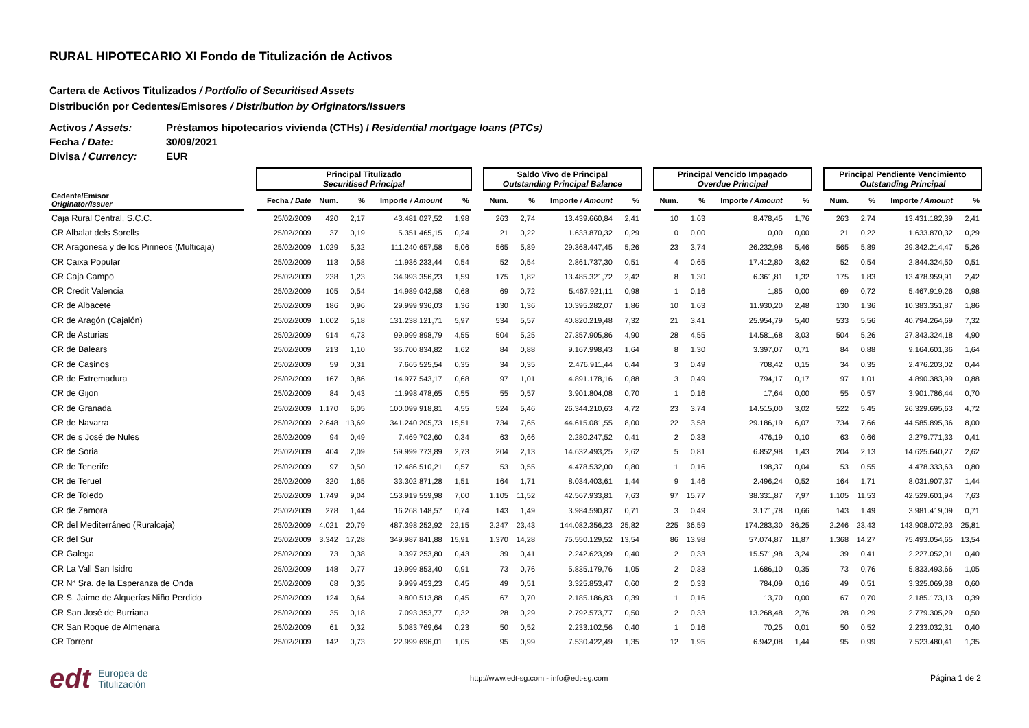RURAL HIPOTECARIO XI Fondo de Titulización de Activos
Cartera de Activos Titulizados / Portfolio of Securitised Assets
Distribución por Cedentes/Emisores / Distribution by Originators/Issuers
Activos / Assets: Préstamos hipotecarios vivienda (CTHs) / Residential mortgage loans (PTCs)
Fecha / Date: 30/09/2021
Divisa / Currency: EUR
| | | Principal Titulizado Securitised Principal | | | | | | Saldo Vivo de Principal Outstanding Principal Balance | | | | | Principal Vencido Impagado Overdue Principal | | | | | Principal Pendiente Vencimiento Outstanding Principal | | | |
| --- | --- | --- | --- | --- | --- | --- | --- | --- | --- | --- | --- | --- | --- | --- | --- | --- | --- | --- | --- | --- | --- |
| Cedente/Emisor Originator/Issuer | | Fecha / Date | Num. | % | Importe / Amount | % | | Num. | % | Importe / Amount | % | | Num. | % | Importe / Amount | % | | Num. | % | Importe / Amount | % |
| Caja Rural Central, S.C.C. | | 25/02/2009 | 420 | 2,17 | 43.481.027,52 | 1,98 | | 263 | 2,74 | 13.439.660,84 | 2,41 | | 10 | 1,63 | 8.478,45 | 1,76 | | 263 | 2,74 | 13.431.182,39 | 2,41 |
| CR Albalat dels Sorells | | 25/02/2009 | 37 | 0,19 | 5.351.465,15 | 0,24 | | 21 | 0,22 | 1.633.870,32 | 0,29 | | 0 | 0,00 | 0,00 | 0,00 | | 21 | 0,22 | 1.633.870,32 | 0,29 |
| CR Aragonesa y de los Pirineos (Multicaja) | | 25/02/2009 | 1.029 | 5,32 | 111.240.657,58 | 5,06 | | 565 | 5,89 | 29.368.447,45 | 5,26 | | 23 | 3,74 | 26.232,98 | 5,46 | | 565 | 5,89 | 29.342.214,47 | 5,26 |
| CR Caixa Popular | | 25/02/2009 | 113 | 0,58 | 11.936.233,44 | 0,54 | | 52 | 0,54 | 2.861.737,30 | 0,51 | | 4 | 0,65 | 17.412,80 | 3,62 | | 52 | 0,54 | 2.844.324,50 | 0,51 |
| CR Caja Campo | | 25/02/2009 | 238 | 1,23 | 34.993.356,23 | 1,59 | | 175 | 1,82 | 13.485.321,72 | 2,42 | | 8 | 1,30 | 6.361,81 | 1,32 | | 175 | 1,83 | 13.478.959,91 | 2,42 |
| CR Credit Valencia | | 25/02/2009 | 105 | 0,54 | 14.989.042,58 | 0,68 | | 69 | 0,72 | 5.467.921,11 | 0,98 | | 1 | 0,16 | 1,85 | 0,00 | | 69 | 0,72 | 5.467.919,26 | 0,98 |
| CR de Albacete | | 25/02/2009 | 186 | 0,96 | 29.999.936,03 | 1,36 | | 130 | 1,36 | 10.395.282,07 | 1,86 | | 10 | 1,63 | 11.930,20 | 2,48 | | 130 | 1,36 | 10.383.351,87 | 1,86 |
| CR de Aragón (Cajalón) | | 25/02/2009 | 1.002 | 5,18 | 131.238.121,71 | 5,97 | | 534 | 5,57 | 40.820.219,48 | 7,32 | | 21 | 3,41 | 25.954,79 | 5,40 | | 533 | 5,56 | 40.794.264,69 | 7,32 |
| CR de Asturias | | 25/02/2009 | 914 | 4,73 | 99.999.898,79 | 4,55 | | 504 | 5,25 | 27.357.905,86 | 4,90 | | 28 | 4,55 | 14.581,68 | 3,03 | | 504 | 5,26 | 27.343.324,18 | 4,90 |
| CR de Balears | | 25/02/2009 | 213 | 1,10 | 35.700.834,82 | 1,62 | | 84 | 0,88 | 9.167.998,43 | 1,64 | | 8 | 1,30 | 3.397,07 | 0,71 | | 84 | 0,88 | 9.164.601,36 | 1,64 |
| CR de Casinos | | 25/02/2009 | 59 | 0,31 | 7.665.525,54 | 0,35 | | 34 | 0,35 | 2.476.911,44 | 0,44 | | 3 | 0,49 | 708,42 | 0,15 | | 34 | 0,35 | 2.476.203,02 | 0,44 |
| CR de Extremadura | | 25/02/2009 | 167 | 0,86 | 14.977.543,17 | 0,68 | | 97 | 1,01 | 4.891.178,16 | 0,88 | | 3 | 0,49 | 794,17 | 0,17 | | 97 | 1,01 | 4.890.383,99 | 0,88 |
| CR de Gijon | | 25/02/2009 | 84 | 0,43 | 11.998.478,65 | 0,55 | | 55 | 0,57 | 3.901.804,08 | 0,70 | | 1 | 0,16 | 17,64 | 0,00 | | 55 | 0,57 | 3.901.786,44 | 0,70 |
| CR de Granada | | 25/02/2009 | 1.170 | 6,05 | 100.099.918,81 | 4,55 | | 524 | 5,46 | 26.344.210,63 | 4,72 | | 23 | 3,74 | 14.515,00 | 3,02 | | 522 | 5,45 | 26.329.695,63 | 4,72 |
| CR de Navarra | | 25/02/2009 | 2.648 | 13,69 | 341.240.205,73 | 15,51 | | 734 | 7,65 | 44.615.081,55 | 8,00 | | 22 | 3,58 | 29.186,19 | 6,07 | | 734 | 7,66 | 44.585.895,36 | 8,00 |
| CR de s José de Nules | | 25/02/2009 | 94 | 0,49 | 7.469.702,60 | 0,34 | | 63 | 0,66 | 2.280.247,52 | 0,41 | | 2 | 0,33 | 476,19 | 0,10 | | 63 | 0,66 | 2.279.771,33 | 0,41 |
| CR de Soria | | 25/02/2009 | 404 | 2,09 | 59.999.773,89 | 2,73 | | 204 | 2,13 | 14.632.493,25 | 2,62 | | 5 | 0,81 | 6.852,98 | 1,43 | | 204 | 2,13 | 14.625.640,27 | 2,62 |
| CR de Tenerife | | 25/02/2009 | 97 | 0,50 | 12.486.510,21 | 0,57 | | 53 | 0,55 | 4.478.532,00 | 0,80 | | 1 | 0,16 | 198,37 | 0,04 | | 53 | 0,55 | 4.478.333,63 | 0,80 |
| CR de Teruel | | 25/02/2009 | 320 | 1,65 | 33.302.871,28 | 1,51 | | 164 | 1,71 | 8.034.403,61 | 1,44 | | 9 | 1,46 | 2.496,24 | 0,52 | | 164 | 1,71 | 8.031.907,37 | 1,44 |
| CR de Toledo | | 25/02/2009 | 1.749 | 9,04 | 153.919.559,98 | 7,00 | | 1.105 | 11,52 | 42.567.933,81 | 7,63 | | 97 | 15,77 | 38.331,87 | 7,97 | | 1.105 | 11,53 | 42.529.601,94 | 7,63 |
| CR de Zamora | | 25/02/2009 | 278 | 1,44 | 16.268.148,57 | 0,74 | | 143 | 1,49 | 3.984.590,87 | 0,71 | | 3 | 0,49 | 3.171,78 | 0,66 | | 143 | 1,49 | 3.981.419,09 | 0,71 |
| CR del Mediterráneo (Ruralcaja) | | 25/02/2009 | 4.021 | 20,79 | 487.398.252,92 | 22,15 | | 2.247 | 23,43 | 144.082.356,23 | 25,82 | | 225 | 36,59 | 174.283,30 | 36,25 | | 2.246 | 23,43 | 143.908.072,93 | 25,81 |
| CR del Sur | | 25/02/2009 | 3.342 | 17,28 | 349.987.841,88 | 15,91 | | 1.370 | 14,28 | 75.550.129,52 | 13,54 | | 86 | 13,98 | 57.074,87 | 11,87 | | 1.368 | 14,27 | 75.493.054,65 | 13,54 |
| CR Galega | | 25/02/2009 | 73 | 0,38 | 9.397.253,80 | 0,43 | | 39 | 0,41 | 2.242.623,99 | 0,40 | | 2 | 0,33 | 15.571,98 | 3,24 | | 39 | 0,41 | 2.227.052,01 | 0,40 |
| CR La Vall San Isidro | | 25/02/2009 | 148 | 0,77 | 19.999.853,40 | 0,91 | | 73 | 0,76 | 5.835.179,76 | 1,05 | | 2 | 0,33 | 1.686,10 | 0,35 | | 73 | 0,76 | 5.833.493,66 | 1,05 |
| CR Nª Sra. de la Esperanza de Onda | | 25/02/2009 | 68 | 0,35 | 9.999.453,23 | 0,45 | | 49 | 0,51 | 3.325.853,47 | 0,60 | | 2 | 0,33 | 784,09 | 0,16 | | 49 | 0,51 | 3.325.069,38 | 0,60 |
| CR S. Jaime de Alquerías Niño Perdido | | 25/02/2009 | 124 | 0,64 | 9.800.513,88 | 0,45 | | 67 | 0,70 | 2.185.186,83 | 0,39 | | 1 | 0,16 | 13,70 | 0,00 | | 67 | 0,70 | 2.185.173,13 | 0,39 |
| CR San José de Burriana | | 25/02/2009 | 35 | 0,18 | 7.093.353,77 | 0,32 | | 28 | 0,29 | 2.792.573,77 | 0,50 | | 2 | 0,33 | 13.268,48 | 2,76 | | 28 | 0,29 | 2.779.305,29 | 0,50 |
| CR San Roque de Almenara | | 25/02/2009 | 61 | 0,32 | 5.083.769,64 | 0,23 | | 50 | 0,52 | 2.233.102,56 | 0,40 | | 1 | 0,16 | 70,25 | 0,01 | | 50 | 0,52 | 2.233.032,31 | 0,40 |
| CR Torrent | | 25/02/2009 | 142 | 0,73 | 22.999.696,01 | 1,05 | | 95 | 0,99 | 7.530.422,49 | 1,35 | | 12 | 1,95 | 6.942,08 | 1,44 | | 95 | 0,99 | 7.523.480,41 | 1,35 |
edt Europea de
Titulización
http://www.edt-sg.com - info@edt-sg.com
Página 1 de 2